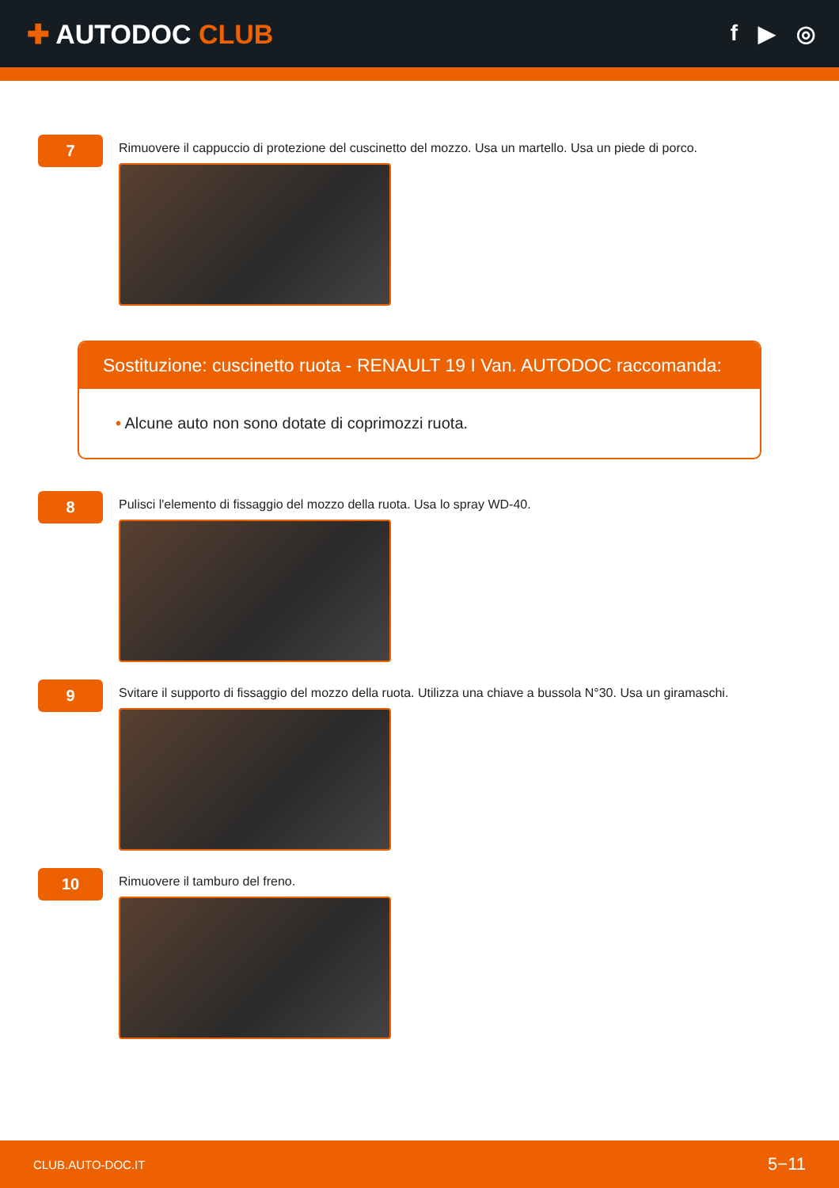✚ AUTODOC CLUB
f ▶ ◎
7
Rimuovere il cappuccio di protezione del cuscinetto del mozzo. Usa un martello. Usa un piede di porco.
Sostituzione: cuscinetto ruota - RENAULT 19 I Van. AUTODOC raccomanda:
• Alcune auto non sono dotate di coprimozzi ruota.
8
Pulisci l'elemento di fissaggio del mozzo della ruota. Usa lo spray WD-40.
9
Svitare il supporto di fissaggio del mozzo della ruota. Utilizza una chiave a bussola N°30. Usa un giramaschi.
10
Rimuovere il tamburo del freno.
CLUB.AUTO-DOC.IT 5−11